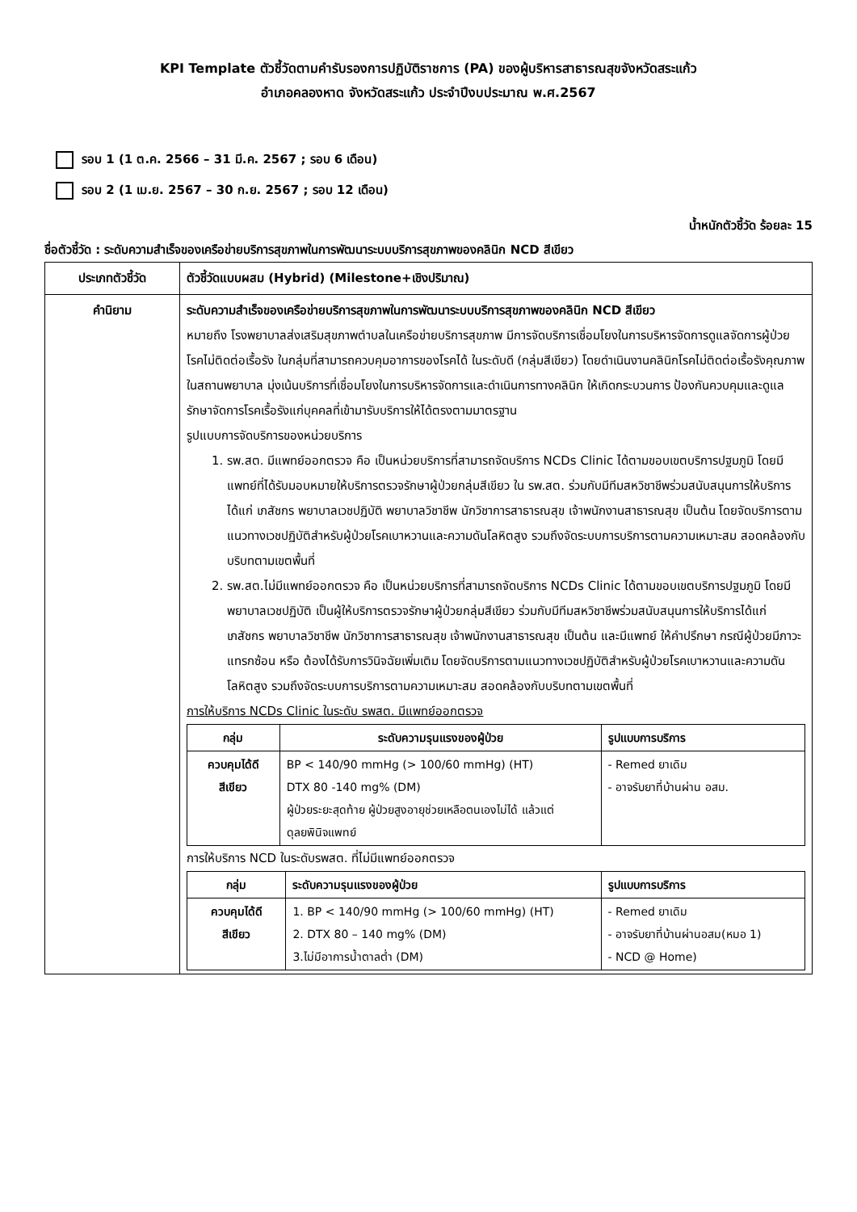KPI Template ตัวชี้วัดตามคำรับรองการปฏิบัติราชการ (PA) ของผู้บริหารสาธารณสุขจังหวัดสระแก้ว
อำเภอคลองหาด จังหวัดสระแก้ว ประจำปีงบประมาณ พ.ศ.2567
รอบ 1 (1 ต.ค. 2566 – 31 มี.ค. 2567 ; รอบ 6 เดือน)
รอบ 2 (1 เม.ย. 2567 – 30 ก.ย. 2567 ; รอบ 12 เดือน)
น้ำหนักตัวชี้วัด ร้อยละ 15
ชื่อตัวชี้วัด : ระดับความสำเร็จของเครือข่ายบริการสุขภาพในการพัฒนาระบบบริการสุขภาพของคลินิก NCD สีเขียว
| ประเภทตัวชี้วัด | ตัวชี้วัดแบบผสม (Hybrid) (Milestone+เชิงปริมาณ) |
| คำนิยาม | ระดับความสำเร็จของเครือข่ายบริการสุขภาพในการพัฒนาระบบบริการสุขภาพของคลินิก NCD สีเขียว หมายถึง โรงพยาบาลส่งเสริมสุขภาพตำบลในเครือข่ายบริการสุขภาพ มีการจัดบริการเชื่อมโยงในการบริหารจัดการดูแลจัดการผู้ป่วยโรคไม่ติดต่อเรื้อรัง ในกลุ่มที่สามารถควบคุมอาการของโรคได้ ในระดับดี (กลุ่มสีเขียว) โดยดำเนินงานคลินิกโรคไม่ติดต่อเรื้อรังคุณภาพในสถานพยาบาล มุ่งเน้นบริการที่เชื่อมโยงในการบริหารจัดการและดำเนินการทางคลินิก ให้เกิดกระบวนการ ป้องกันควบคุมและดูแลรักษาจัดการโรคเรื้อรังแก่บุคคลที่เข้ามารับบริการให้ได้ตรงตามมาตรฐาน รูปแบบการจัดบริการของหน่วยบริการ 1. รพ.สต. มีแพทย์ออกตรวจ คือ เป็นหน่วยบริการที่สามารถจัดบริการ NCDs Clinic ได้ตามขอบเขตบริการปฐมภูมิ โดยมีแพทย์ที่ได้รับมอบหมายให้บริการตรวจรักษาผู้ป่วยกลุ่มสีเขียว ใน รพ.สต. ร่วมกับมีทีมสหวิชาชีพร่วมสนับสนุนการให้บริการได้แก่ เภสัชกร พยาบาลเวชปฏิบัติ พยาบาลวิชาชีพ นักวิชาการสาธารณสุข เจ้าพนักงานสาธารณสุข เป็นต้น โดยจัดบริการตามแนวทางเวชปฏิบัติสำหรับผู้ป่วยโรคเบาหวานและความดันโลหิตสูง รวมถึงจัดระบบการบริการตามความเหมาะสม สอดคล้องกับบริบทตามเขตพื้นที่ 2. รพ.สต.ไม่มีแพทย์ออกตรวจ คือ เป็นหน่วยบริการที่สามารถจัดบริการ NCDs Clinic ได้ตามขอบเขตบริการปฐมภูมิ โดยมีพยาบาลเวชปฏิบัติ เป็นผู้ให้บริการตรวจรักษาผู้ป่วยกลุ่มสีเขียว ร่วมกับมีทีมสหวิชาชีพร่วมสนับสนุนการให้บริการได้แก่ เภสัชกร พยาบาลวิชาชีพ นักวิชาการสาธารณสุข เจ้าพนักงานสาธารณสุข เป็นต้น และมีแพทย์ ให้คำปรึกษา กรณีผู้ป่วยมีภาวะแทรกซ้อน หรือ ต้องได้รับการวินิจฉัยเพิ่มเติม โดยจัดบริการตามแนวทางเวชปฏิบัติสำหรับผู้ป่วยโรคเบาหวานและความดันโลหิตสูง รวมถึงจัดระบบการบริการตามความเหมาะสม สอดคล้องกับบริบทตามเขตพื้นที่ การให้บริการ NCDs Clinic ในระดับ รพสต. มีแพทย์ออกตรวจ / กลุ่ม / ระดับความรุนแรงของผู้ป่วย / รูปแบบการบริการ / / --- / --- / --- / / ควบคุมได้ดี สีเขียว / BP < 140/90 mmHg (> 100/60 mmHg) (HT) DTX 80 -140 mg% (DM) ผู้ป่วยระยะสุดท้าย ผู้ป่วยสูงอายุช่วยเหลือตนเองไม่ได้ แล้วแต่ดุลยพินิจแพทย์ / - Remed ยาเดิม - อาจรับยาที่บ้านผ่าน อสม. / การให้บริการ NCD ในระดับรพสต. ที่ไม่มีแพทย์ออกตรวจ / กลุ่ม / ระดับความรุนแรงของผู้ป่วย / รูปแบบการบริการ / / --- / --- / --- / / ควบคุมได้ดี สีเขียว / 1. BP < 140/90 mmHg (> 100/60 mmHg) (HT) 2. DTX 80 – 140 mg% (DM) 3.ไม่มีอาการน้ำตาลต่ำ (DM) / - Remed ยาเดิม - อาจรับยาที่บ้านผ่านอสม(หมอ 1) - NCD @ Home) / |